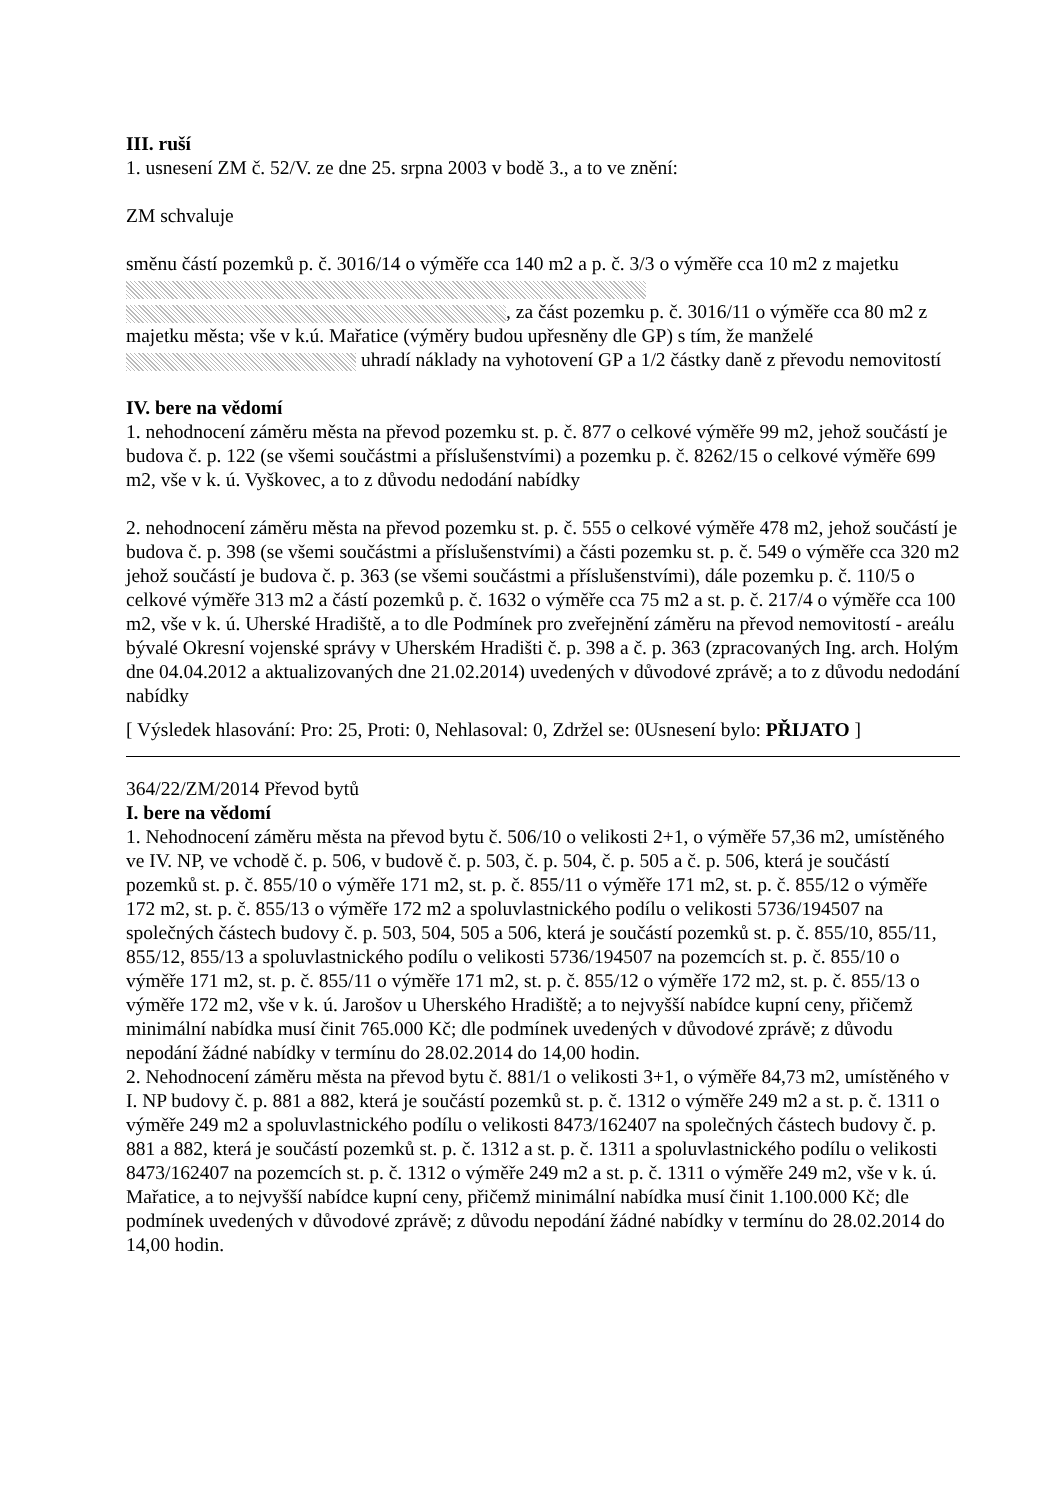III. ruší
1. usnesení ZM č. 52/V. ze dne 25. srpna 2003 v bodě 3., a to ve znění:
ZM schvaluje
směnu částí pozemků p. č. 3016/14 o výměře cca 140 m2 a p. č. 3/3 o výměře cca 10 m2 z majetku , za část pozemku p. č. 3016/11 o výměře cca 80 m2 z majetku města; vše v k.ú. Mařatice (výměry budou upřesněny dle GP) s tím, že manželé uhradí náklady na vyhotovení GP a 1/2 částky daně z převodu nemovitostí
IV. bere na vědomí
1. nehodnocení záměru města na převod pozemku st. p. č. 877 o celkové výměře 99 m2, jehož součástí je budova č. p. 122 (se všemi součástmi a příslušenstvími) a pozemku p. č. 8262/15 o celkové výměře 699 m2, vše v k. ú. Vyškovec, a to z důvodu nedodání nabídky
2. nehodnocení záměru města na převod pozemku st. p. č. 555 o celkové výměře 478 m2, jehož součástí je budova č. p. 398 (se všemi součástmi a příslušenstvími) a části pozemku st. p. č. 549 o výměře cca 320 m2 jehož součástí je budova č. p. 363 (se všemi součástmi a příslušenstvími), dále pozemku p. č. 110/5 o celkové výměře 313 m2 a částí pozemků p. č. 1632 o výměře cca 75 m2 a st. p. č. 217/4 o výměře cca 100 m2, vše v k. ú. Uherské Hradiště, a to dle Podmínek pro zveřejnění záměru na převod nemovitostí - areálu bývalé Okresní vojenské správy v Uherském Hradišti č. p. 398 a č. p. 363 (zpracovaných Ing. arch. Holým dne 04.04.2012 a aktualizovaných dne 21.02.2014) uvedených v důvodové zprávě; a to z důvodu nedodání nabídky
[ Výsledek hlasování: Pro: 25, Proti: 0, Nehlasoval: 0, Zdržel se: 0Usnesení bylo: PŘIJATO ]
364/22/ZM/2014 Převod bytů
I. bere na vědomí
1. Nehodnocení záměru města na převod bytu č. 506/10 o velikosti 2+1, o výměře 57,36 m2, umístěného ve IV. NP, ve vchodě č. p. 506, v budově č. p. 503, č. p. 504, č. p. 505 a č. p. 506, která je součástí pozemků st. p. č. 855/10 o výměře 171 m2, st. p. č. 855/11 o výměře 171 m2, st. p. č. 855/12 o výměře 172 m2, st. p. č. 855/13 o výměře 172 m2 a spoluvlastnického podílu o velikosti 5736/194507 na společných částech budovy č. p. 503, 504, 505 a 506, která je součástí pozemků st. p. č. 855/10, 855/11, 855/12, 855/13 a spoluvlastnického podílu o velikosti 5736/194507 na pozemcích st. p. č. 855/10 o výměře 171 m2, st. p. č. 855/11 o výměře 171 m2, st. p. č. 855/12 o výměře 172 m2, st. p. č. 855/13 o výměře 172 m2, vše v k. ú. Jarošov u Uherského Hradiště; a to nejvyšší nabídce kupní ceny, přičemž minimální nabídka musí činit 765.000 Kč; dle podmínek uvedených v důvodové zprávě; z důvodu nepodání žádné nabídky v termínu do 28.02.2014 do 14,00 hodin.
2. Nehodnocení záměru města na převod bytu č. 881/1 o velikosti 3+1, o výměře 84,73 m2, umístěného v I. NP budovy č. p. 881 a 882, která je součástí pozemků st. p. č. 1312 o výměře 249 m2 a st. p. č. 1311 o výměře 249 m2 a spoluvlastnického podílu o velikosti 8473/162407 na společných částech budovy č. p. 881 a 882, která je součástí pozemků st. p. č. 1312 a st. p. č. 1311 a spoluvlastnického podílu o velikosti 8473/162407 na pozemcích st. p. č. 1312 o výměře 249 m2 a st. p. č. 1311 o výměře 249 m2, vše v k. ú. Mařatice, a to nejvyšší nabídce kupní ceny, přičemž minimální nabídka musí činit 1.100.000 Kč; dle podmínek uvedených v důvodové zprávě; z důvodu nepodání žádné nabídky v termínu do 28.02.2014 do 14,00 hodin.